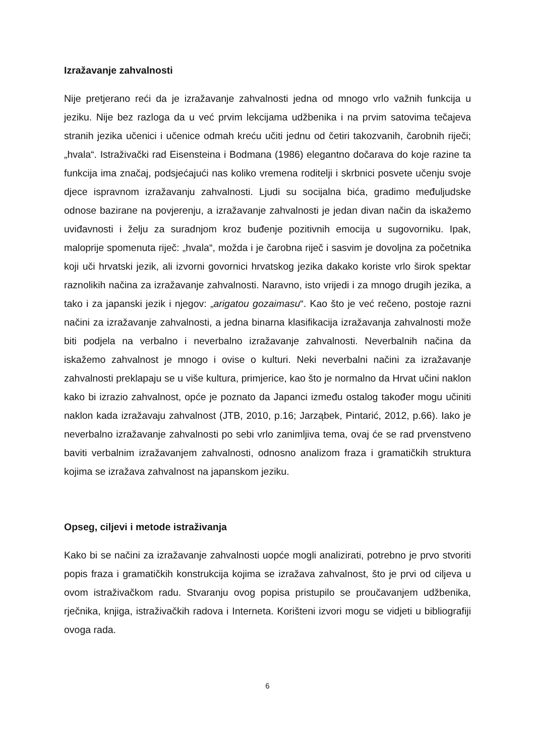Izražavanje zahvalnosti
Nije pretjerano reći da je izražavanje zahvalnosti jedna od mnogo vrlo važnih funkcija u jeziku. Nije bez razloga da u već prvim lekcijama udžbenika i na prvim satovima tečajeva stranih jezika učenici i učenice odmah kreću učiti jednu od četiri takozvanih, čarobnih riječi; „hvala“. Istraživački rad Eisensteina i Bodmana (1986) elegantno dočarava do koje razine ta funkcija ima značaj, podsjećajući nas koliko vremena roditelji i skrbnici posvete učenju svoje djece ispravnom izražavanju zahvalnosti. Ljudi su socijalna bića, gradimo međuljudske odnose bazirane na povjerenju, a izražavanje zahvalnosti je jedan divan način da iskažemo uviđavnosti i želju za suradnjom kroz buđenje pozitivnih emocija u sugovorniku. Ipak, maloprije spomenuta riječ: „hvala“, možda i je čarobna riječ i sasvim je dovoljna za početnika koji uči hrvatski jezik, ali izvorni govornici hrvatskog jezika dakako koriste vrlo širok spektar raznolikih načina za izražavanje zahvalnosti. Naravno, isto vrijedi i za mnogo drugih jezika, a tako i za japanski jezik i njegov: „arigatou gozaimasu“. Kao što je već rečeno, postoje razni načini za izražavanje zahvalnosti, a jedna binarna klasifikacija izražavanja zahvalnosti može biti podjela na verbalno i neverbalno izražavanje zahvalnosti. Neverbalnih načina da iskažemo zahvalnost je mnogo i ovise o kulturi. Neki neverbalni načini za izražavanje zahvalnosti preklapaju se u više kultura, primjerice, kao što je normalno da Hrvat učini naklon kako bi izrazio zahvalnost, opće je poznato da Japanci između ostalog također mogu učiniti naklon kada izražavaju zahvalnost (JTB, 2010, p.16; Jarząbek, Pintarić, 2012, p.66). Iako je neverbalno izražavanje zahvalnosti po sebi vrlo zanimljiva tema, ovaj će se rad prvenstveno baviti verbalnim izražavanjem zahvalnosti, odnosno analizom fraza i gramatičkih struktura kojima se izražava zahvalnost na japanskom jeziku.
Opseg, ciljevi i metode istraživanja
Kako bi se načini za izražavanje zahvalnosti uopće mogli analizirati, potrebno je prvo stvoriti popis fraza i gramatičkih konstrukcija kojima se izražava zahvalnost, što je prvi od ciljeva u ovom istraživačkom radu. Stvaranju ovog popisa pristupilo se proučavanjem udžbenika, rječnika, knjiga, istraživačkih radova i Interneta. Korišteni izvori mogu se vidjeti u bibliografiji ovoga rada.
6